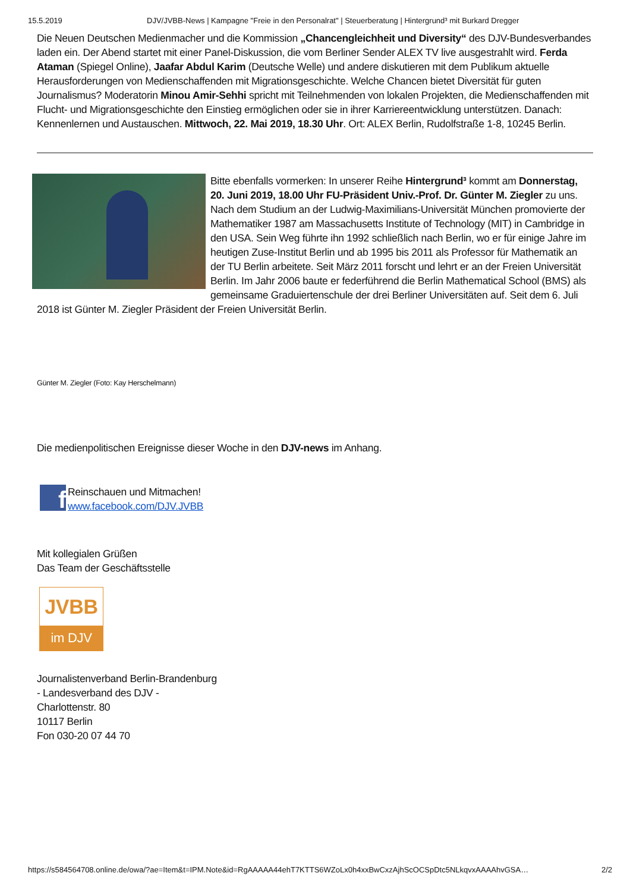15.5.2019 DJV/JVBB-News | Kampagne "Freie in den Personalrat" | Steuerberatung | Hintergrund³ mit Burkard Dregger
Die Neuen Deutschen Medienmacher und die Kommission „Chancengleichheit und Diversity“ des DJV-Bundesverbandes laden ein. Der Abend startet mit einer Panel-Diskussion, die vom Berliner Sender ALEX TV live ausgestrahlt wird. Ferda Ataman (Spiegel Online), Jaafar Abdul Karim (Deutsche Welle) und andere diskutieren mit dem Publikum aktuelle Herausforderungen von Medienschaffenden mit Migrationsgeschichte. Welche Chancen bietet Diversität für guten Journalismus? Moderatorin Minou Amir-Sehhi spricht mit Teilnehmenden von lokalen Projekten, die Medienschaffenden mit Flucht- und Migrationsgeschichte den Einstieg ermöglichen oder sie in ihrer Karriereentwicklung unterstützen. Danach: Kennenlernen und Austauschen. Mittwoch, 22. Mai 2019, 18.30 Uhr. Ort: ALEX Berlin, Rudolfstraße 1-8, 10245 Berlin.
Bitte ebenfalls vormerken: In unserer Reihe Hintergrund³ kommt am Donnerstag, 20. Juni 2019, 18.00 Uhr FU-Präsident Univ.-Prof. Dr. Günter M. Ziegler zu uns. Nach dem Studium an der Ludwig-Maximilians-Universität München promovierte der Mathematiker 1987 am Massachusetts Institute of Technology (MIT) in Cambridge in den USA. Sein Weg führte ihn 1992 schließlich nach Berlin, wo er für einige Jahre im heutigen Zuse-Institut Berlin und ab 1995 bis 2011 als Professor für Mathematik an der TU Berlin arbeitete. Seit März 2011 forscht und lehrt er an der Freien Universität Berlin. Im Jahr 2006 baute er federführend die Berlin Mathematical School (BMS) als gemeinsame Graduiertenschule der drei Berliner Universitäten auf. Seit dem 6. Juli 2018 ist Günter M. Ziegler Präsident der Freien Universität Berlin.
Günter M. Ziegler (Foto: Kay Herschelmann)
Die medienpolitischen Ereignisse dieser Woche in den DJV-news im Anhang.
f
Reinschauen und Mitmachen!
www.facebook.com/DJV.JVBB
Mit kollegialen Grüßen
Das Team der Geschäftsstelle
JVBB
im DJV
Journalistenverband Berlin-Brandenburg
- Landesverband des DJV -
Charlottenstr. 80
10117 Berlin
Fon 030-20 07 44 70
https://s584564708.online.de/owa/?ae=Item&t=IPM.Note&id=RgAAAAA44ehT7KTTS6WZoLx0h4xxBwCxzAjhScOCSpDtc5NLkqvxAAAAhvGSA… 2/2